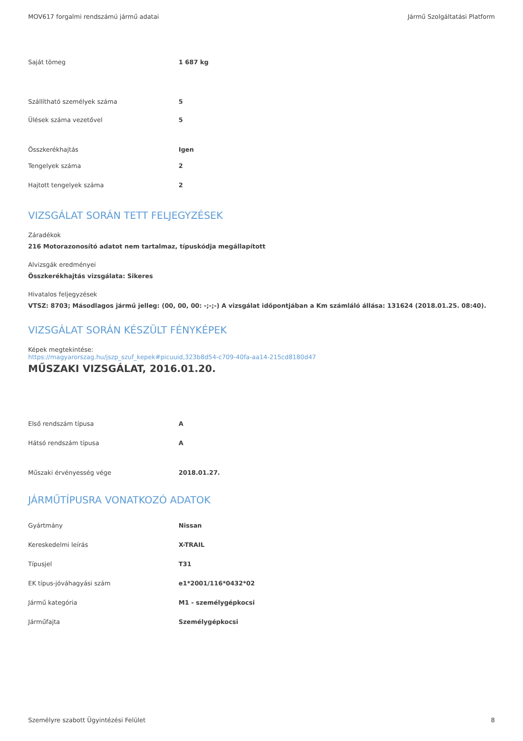MOV617 forgalmi rendszámú jármű adatai Jármű Szolgáltatási Platform
| Saját tömeg | 1 687 kg |
| Szállítható személyek száma | 5 |
| Ülések száma vezetővel | 5 |
| Összkerékhajtás | Igen |
| Tengelyek száma | 2 |
| Hajtott tengelyek száma | 2 |
VIZSGÁLAT SORÁN TETT FELJEGYZÉSEK
Záradékok
216 Motorazonosító adatot nem tartalmaz, típuskódja megállapított
Alvizsgák eredményei
Összkerékhajtás vizsgálata: Sikeres
Hivatalos feljegyzések
VTSZ: 8703; Másodlagos jármű jelleg: (00, 00, 00: -;-;-) A vizsgálat időpontjában a Km számláló állása: 131624 (2018.01.25. 08:40).
VIZSGÁLAT SORÁN KÉSZÜLT FÉNYKÉPEK
Képek megtekintése:
https://magyarorszag.hu/jszp_szuf_kepek#picuuid,323b8d54-c709-40fa-aa14-215cd8180d47
MŰSZAKI VIZSGÁLAT, 2016.01.20.
| Első rendszám típusa | A |
| Hátsó rendszám típusa | A |
| Műszaki érvényesség vége | 2018.01.27. |
JÁRMŰTÍPUSRA VONATKOZÓ ADATOK
| Gyártmány | Nissan |
| Kereskedelmi leírás | X-TRAIL |
| Típusjel | T31 |
| EK típus-jóváhagyási szám | e1*2001/116*0432*02 |
| Jármű kategória | M1 - személygépkocsi |
| Járműfajta | Személygépkocsi |
Személyre szabott Ügyintézési Felület 8